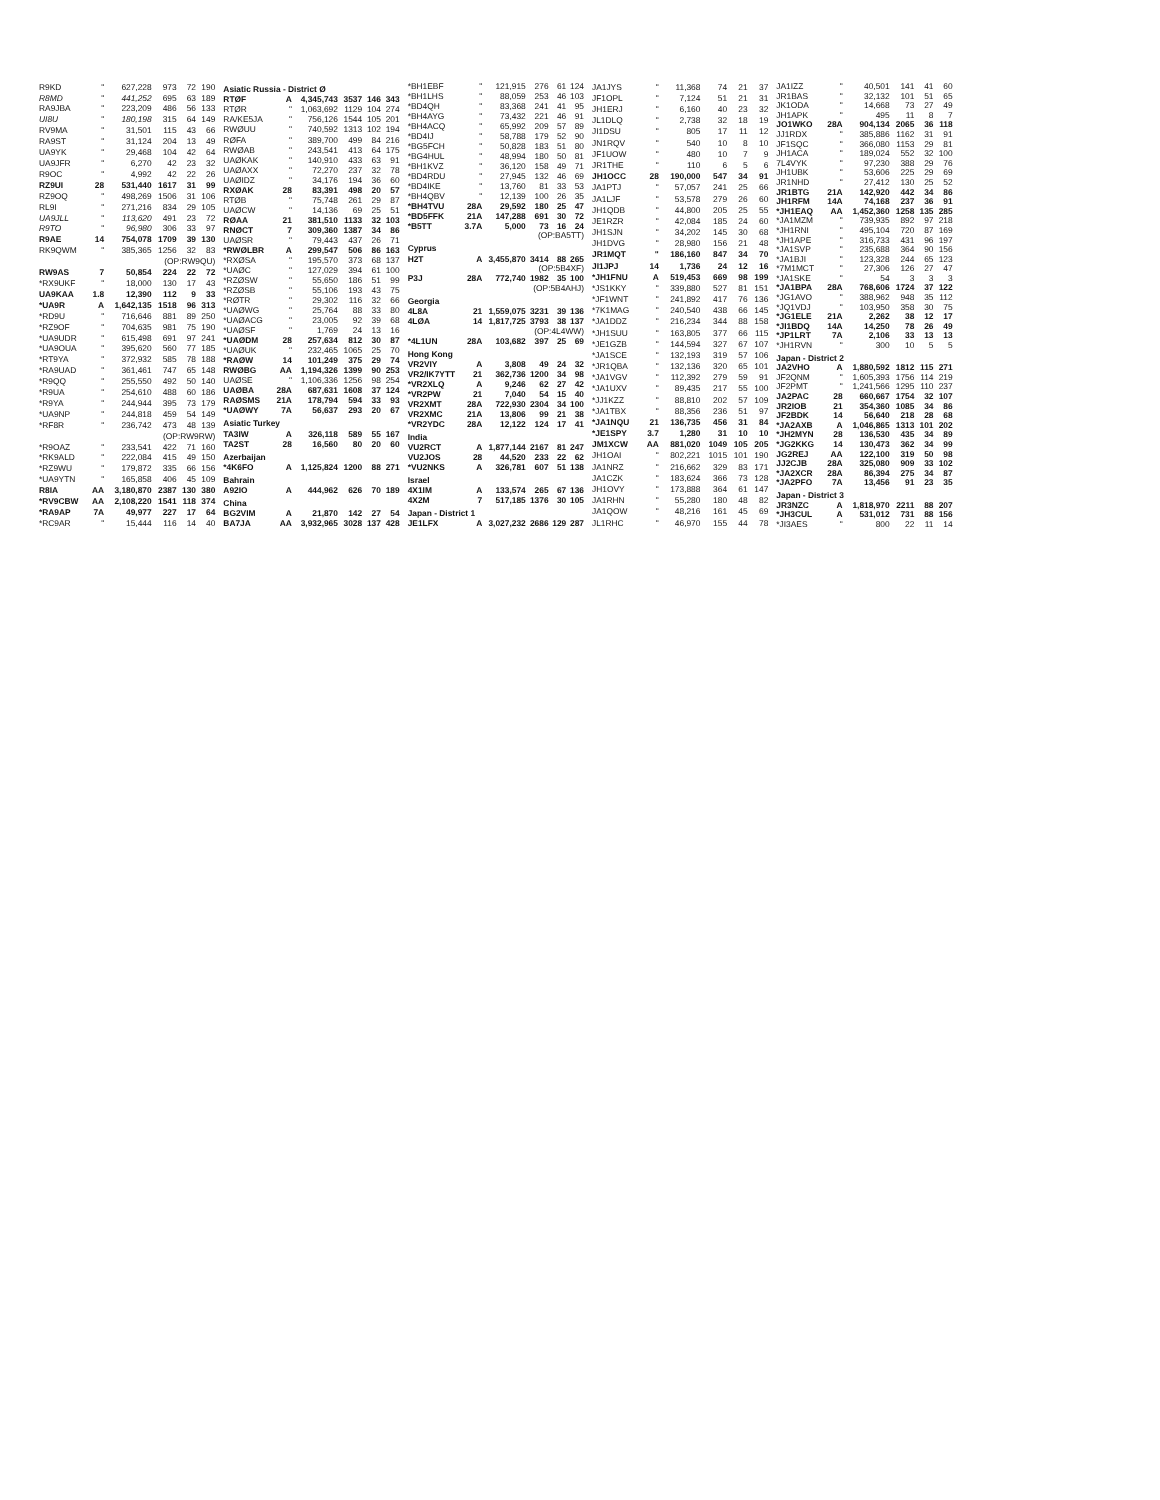| R9KD | " | 627,228 | 973 | 72 | 190 |
| R8MD | " | 441,252 | 695 | 63 | 189 |
| RA9JBA | " | 223,209 | 486 | 56 | 133 |
| UI8U | " | 180,198 | 315 | 64 | 149 |
| RV9MA | " | 31,501 | 115 | 43 | 66 |
| RA9ST | " | 31,124 | 204 | 13 | 49 |
| UA9YK | " | 29,468 | 104 | 42 | 64 |
| UA9JFR | " | 6,270 | 42 | 23 | 32 |
| R9OC | " | 4,992 | 42 | 22 | 26 |
| RZ9UI | 28 | 531,440 | 1617 | 31 | 99 |
| RZ9OQ | " | 498,269 | 1506 | 31 | 106 |
| RL9I | " | 271,216 | 834 | 29 | 105 |
| UA9JLL | " | 113,620 | 491 | 23 | 72 |
| R9TO | " | 96,980 | 306 | 33 | 97 |
| R9AE | 14 | 754,078 | 1709 | 39 | 130 |
| RK9QWM | " | 385,365 | 1256 | 32 | 83 |
| | | (OP:RW9QU) | | | |
| RW9AS | 7 | 50,854 | 224 | 22 | 72 |
| *RX9UKF | " | 18,000 | 130 | 17 | 43 |
| UA9KAA | 1.8 | 12,390 | 112 | 9 | 33 |
| *UA9R | A | 1,642,135 | 1518 | 96 | 313 |
| *RD9U | " | 716,646 | 881 | 89 | 250 |
| *RZ9OF | " | 704,635 | 981 | 75 | 190 |
| *UA9UDR | " | 615,498 | 691 | 97 | 241 |
| *UA9OUA | " | 395,620 | 560 | 77 | 185 |
| *RT9YA | " | 372,932 | 585 | 78 | 188 |
| *RA9UAD | " | 361,461 | 747 | 65 | 148 |
| *R9QQ | " | 255,550 | 492 | 50 | 140 |
| *R9UA | " | 254,610 | 488 | 60 | 186 |
| *R9YA | " | 244,944 | 395 | 73 | 179 |
| *UA9NP | " | 244,818 | 459 | 54 | 149 |
| *RF8R | " | 236,742 | 473 | 48 | 139 |
| | | (OP:RW9RW) | | | |
| *R9OAZ | " | 233,541 | 422 | 71 | 160 |
| *RK9ALD | " | 222,084 | 415 | 49 | 150 |
| *RZ9WU | " | 179,872 | 335 | 66 | 156 |
| *UA9YTN | " | 165,858 | 406 | 45 | 109 |
| R8IA | AA | 3,180,870 | 2387 | 130 | 380 |
| *RV9CBW | AA | 2,108,220 | 1541 | 118 | 374 |
| *RA9AP | 7A | 49,977 | 227 | 17 | 64 |
| *RC9AR | " | 15,444 | 116 | 14 | 40 |
| Asiatic Russia - District Ø | | | | | |
| RTØF | A | 4,345,743 | 3537 | 146 | 343 |
| RTØR | " | 1,063,692 | 1129 | 104 | 274 |
| RA/KE5JA | " | 756,126 | 1544 | 105 | 201 |
| RWØUU | " | 740,592 | 1313 | 102 | 194 |
| RØFA | " | 389,700 | 499 | 84 | 216 |
| RWØAB | " | 243,541 | 413 | 64 | 175 |
| UAØKAK | " | 140,910 | 433 | 63 | 91 |
| UAØAXX | " | 72,270 | 237 | 32 | 78 |
| UAØIDZ | " | 34,176 | 194 | 36 | 60 |
| RXØAK | 28 | 83,391 | 498 | 20 | 57 |
| RTØB | " | 75,748 | 261 | 29 | 87 |
| UAØCW | " | 14,136 | 69 | 25 | 51 |
| RØAA | 21 | 381,510 | 1133 | 32 | 103 |
| RNØCT | 7 | 309,360 | 1387 | 34 | 86 |
| UAØSR | " | 79,443 | 437 | 26 | 71 |
| *RWØLBR | A | 299,547 | 506 | 86 | 163 |
| *RXØSA | " | 195,570 | 373 | 68 | 137 |
| *UAØC | " | 127,029 | 394 | 61 | 100 |
| *RZØSW | " | 55,650 | 186 | 51 | 99 |
| *RZØSB | " | 55,106 | 193 | 43 | 75 |
| *RØTR | " | 29,302 | 116 | 32 | 66 |
| *UAØWG | " | 25,764 | 88 | 33 | 80 |
| *UAØACG | " | 23,005 | 92 | 39 | 68 |
| *UAØSF | " | 1,769 | 24 | 13 | 16 |
| *UAØDM | 28 | 257,634 | 812 | 30 | 87 |
| *UAØUK | " | 232,465 | 1065 | 25 | 70 |
| *RAØW | 14 | 101,249 | 375 | 29 | 74 |
| RWØBG | AA | 1,194,326 | 1399 | 90 | 253 |
| UAØSE | " | 1,106,336 | 1256 | 98 | 254 |
| UAØBA | 28A | 687,631 | 1608 | 37 | 124 |
| RAØSMS | 21A | 178,794 | 594 | 33 | 93 |
| *UAØWY | 7A | 56,637 | 293 | 20 | 67 |
| Asiatic Turkey | | | | | |
| TA3IW | A | 326,118 | 589 | 55 | 167 |
| TA2ST | 28 | 16,560 | 80 | 20 | 60 |
| Azerbaijan | | | | | |
| *4K6FO | A | 1,125,824 | 1200 | 88 | 271 |
| Bahrain | | | | | |
| A92IO | A | 444,962 | 626 | 70 | 189 |
| China | | | | | |
| BG2VIM | A | 21,870 | 142 | 27 | 54 |
| BA7JA | AA | 3,932,965 | 3028 | 137 | 428 |
| *BH1EBF | " | 121,915 | 276 | 61 | 124 |
| *BH1LHS | " | 88,059 | 253 | 46 | 103 |
| *BD4QH | " | 83,368 | 241 | 41 | 95 |
| *BH4AYG | " | 73,432 | 221 | 46 | 91 |
| *BH4ACQ | " | 65,992 | 209 | 57 | 89 |
| *BD4IJ | " | 58,788 | 179 | 52 | 90 |
| *BG5FCH | " | 50,828 | 183 | 51 | 80 |
| *BG4HUL | " | 48,994 | 180 | 50 | 81 |
| *BH1KVZ | " | 36,120 | 158 | 49 | 71 |
| *BD4RDU | " | 27,945 | 132 | 46 | 69 |
| *BD4IKE | " | 13,760 | 81 | 33 | 53 |
| *BH4QBV | " | 12,139 | 100 | 26 | 35 |
| *BH4TVU | 28A | 29,592 | 180 | 25 | 47 |
| *BD5FFK | 21A | 147,288 | 691 | 30 | 72 |
| *B5TT | 3.7A | 5,000 | 73 | 16 | 24 |
| | | (OP:BA5TT) | | | |
| Cyprus | | | | | |
| H2T | A | 3,455,870 | 3414 | 88 | 265 |
| | | (OP:5B4XF) | | | |
| P3J | 28A | 772,740 | 1982 | 35 | 100 |
| | | (OP:5B4AHJ) | | | |
| Georgia | | | | | |
| 4L8A | 21 | 1,559,075 | 3231 | 39 | 136 |
| 4LØA | 14 | 1,817,725 | 3793 | 38 | 137 |
| | | (OP:4L4WW) | | | |
| *4L1UN | 28A | 103,682 | 397 | 25 | 69 |
| Hong Kong | | | | | |
| VR2VIY | A | 3,808 | 49 | 24 | 32 |
| VR2/IK7YTT | 21 | 362,736 | 1200 | 34 | 98 |
| *VR2XLQ | A | 9,246 | 62 | 27 | 42 |
| *VR2PW | 21 | 7,040 | 54 | 15 | 40 |
| VR2XMT | 28A | 722,930 | 2304 | 34 | 100 |
| VR2XMC | 21A | 13,806 | 99 | 21 | 38 |
| *VR2YDC | 28A | 12,122 | 124 | 17 | 41 |
| India | | | | | |
| VU2RCT | A | 1,877,144 | 2167 | 81 | 247 |
| VU2JOS | 28 | 44,520 | 233 | 22 | 62 |
| *VU2NKS | A | 326,781 | 607 | 51 | 138 |
| Israel | | | | | |
| 4X1IM | A | 133,574 | 265 | 67 | 136 |
| 4X2M | 7 | 517,185 | 1376 | 30 | 105 |
| Japan - District 1 | | | | | |
| JE1LFX | A | 3,027,232 | 2686 | 129 | 287 |
| JA1JYS | " | 11,368 | 74 | 21 | 37 |
| JF1OPL | " | 7,124 | 51 | 21 | 31 |
| JH1ERJ | " | 6,160 | 40 | 23 | 32 |
| JL1DLQ | " | 2,738 | 32 | 18 | 19 |
| JI1DSU | " | 805 | 17 | 11 | 12 |
| JN1RQV | " | 540 | 10 | 8 | 10 |
| JF1UOW | " | 480 | 10 | 7 | 9 |
| JR1THE | " | 110 | 6 | 5 | 6 |
| JH1OCC | 28 | 190,000 | 547 | 34 | 91 |
| JA1PTJ | " | 57,057 | 241 | 25 | 66 |
| JA1LJF | " | 53,578 | 279 | 26 | 60 |
| JH1QDB | " | 44,800 | 205 | 25 | 55 |
| JE1RZR | " | 42,084 | 185 | 24 | 60 |
| JH1SJN | " | 34,202 | 145 | 30 | 68 |
| JH1DVG | " | 28,980 | 156 | 21 | 48 |
| JR1MQT | " | 186,160 | 847 | 34 | 70 |
| JI1JPJ | 14 | 1,736 | 24 | 12 | 16 |
| *JH1FNU | A | 519,453 | 669 | 98 | 199 |
| *JS1KKY | " | 339,880 | 527 | 81 | 151 |
| *JF1WNT | " | 241,892 | 417 | 76 | 136 |
| *7K1MAG | " | 240,540 | 438 | 66 | 145 |
| *JA1DDZ | " | 216,234 | 344 | 88 | 158 |
| *JH1SUU | " | 163,805 | 377 | 66 | 115 |
| *JE1GZB | " | 144,594 | 327 | 67 | 107 |
| *JA1SCE | " | 132,193 | 319 | 57 | 106 |
| *JR1QBA | " | 132,136 | 320 | 65 | 101 |
| *JA1VGV | " | 112,392 | 279 | 59 | 91 |
| *JA1UXV | " | 89,435 | 217 | 55 | 100 |
| *JJ1KZZ | " | 88,810 | 202 | 57 | 109 |
| *JA1TBX | " | 88,356 | 236 | 51 | 97 |
| *JA1NQU | 21 | 136,735 | 456 | 31 | 84 |
| *JE1SPY | 3.7 | 1,280 | 31 | 10 | 10 |
| JM1XCW | AA | 881,020 | 1049 | 105 | 205 |
| JH1OAI | " | 802,221 | 1015 | 101 | 190 |
| JA1NRZ | " | 216,662 | 329 | 83 | 171 |
| JA1CZK | " | 183,624 | 366 | 73 | 128 |
| JH1OVY | " | 173,888 | 364 | 61 | 147 |
| JA1RHN | " | 55,280 | 180 | 48 | 82 |
| JA1QOW | " | 48,216 | 161 | 45 | 69 |
| JL1RHC | " | 46,970 | 155 | 44 | 78 |
| JA1IZZ | " | 40,501 | 141 | 41 | 60 |
| JR1BAS | " | 32,132 | 101 | 51 | 65 |
| JK1ODA | " | 14,668 | 73 | 27 | 49 |
| JH1APK | " | 495 | 11 | 8 | 7 |
| JO1WKO | 28A | 904,134 | 2065 | 36 | 118 |
| JJ1RDX | " | 385,886 | 1162 | 31 | 91 |
| JF1SQC | " | 366,080 | 1153 | 29 | 81 |
| JH1ACA | " | 189,024 | 552 | 32 | 100 |
| 7L4VYK | " | 97,230 | 388 | 29 | 76 |
| JH1UBK | " | 53,606 | 225 | 29 | 69 |
| JR1NHD | " | 27,412 | 130 | 25 | 52 |
| JR1BTG | 21A | 142,920 | 442 | 34 | 86 |
| JH1RFM | 14A | 74,168 | 237 | 36 | 91 |
| *JH1EAQ | AA | 1,452,360 | 1258 | 135 | 285 |
| *JA1MZM | " | 739,935 | 892 | 97 | 218 |
| *JH1RNI | " | 495,104 | 720 | 87 | 169 |
| *JH1APE | " | 316,733 | 431 | 96 | 197 |
| *JA1SVP | " | 235,688 | 364 | 90 | 156 |
| *JA1BJI | " | 123,328 | 244 | 65 | 123 |
| *7M1MCT | " | 27,306 | 126 | 27 | 47 |
| *JA1SKE | " | 54 | 3 | 3 | 3 |
| *JA1BPA | 28A | 768,606 | 1724 | 37 | 122 |
| *JG1AVO | " | 388,962 | 948 | 35 | 112 |
| *JQ1VDJ | " | 103,950 | 358 | 30 | 75 |
| *JG1ELE | 21A | 2,262 | 38 | 12 | 17 |
| *JI1BDQ | 14A | 14,250 | 78 | 26 | 49 |
| *JP1LRT | 7A | 2,106 | 33 | 13 | 13 |
| *JH1RVN | " | 300 | 10 | 5 | 5 |
| Japan - District 2 | | | | | |
| JA2VHO | A | 1,880,592 | 1812 | 115 | 271 |
| JF2QNM | " | 1,605,393 | 1756 | 114 | 219 |
| JF2PMT | " | 1,241,566 | 1295 | 110 | 237 |
| JA2PAC | 28 | 660,667 | 1754 | 32 | 107 |
| JR2IOB | 21 | 354,360 | 1085 | 34 | 86 |
| JF2BDK | 14 | 56,640 | 218 | 28 | 68 |
| *JA2AXB | A | 1,046,865 | 1313 | 101 | 202 |
| *JH2MYN | 28 | 136,530 | 435 | 34 | 89 |
| *JG2KKG | 14 | 130,473 | 362 | 34 | 99 |
| JG2REJ | AA | 122,100 | 319 | 50 | 98 |
| JJ2CJB | 28A | 325,080 | 909 | 33 | 102 |
| *JA2XCR | 28A | 86,394 | 275 | 34 | 87 |
| *JA2PFO | 7A | 13,456 | 91 | 23 | 35 |
| Japan - District 3 | | | | | |
| JR3NZC | A | 1,818,970 | 2211 | 88 | 207 |
| *JH3CUL | A | 531,012 | 731 | 88 | 156 |
| *JI3AES | " | 800 | 22 | 11 | 14 |